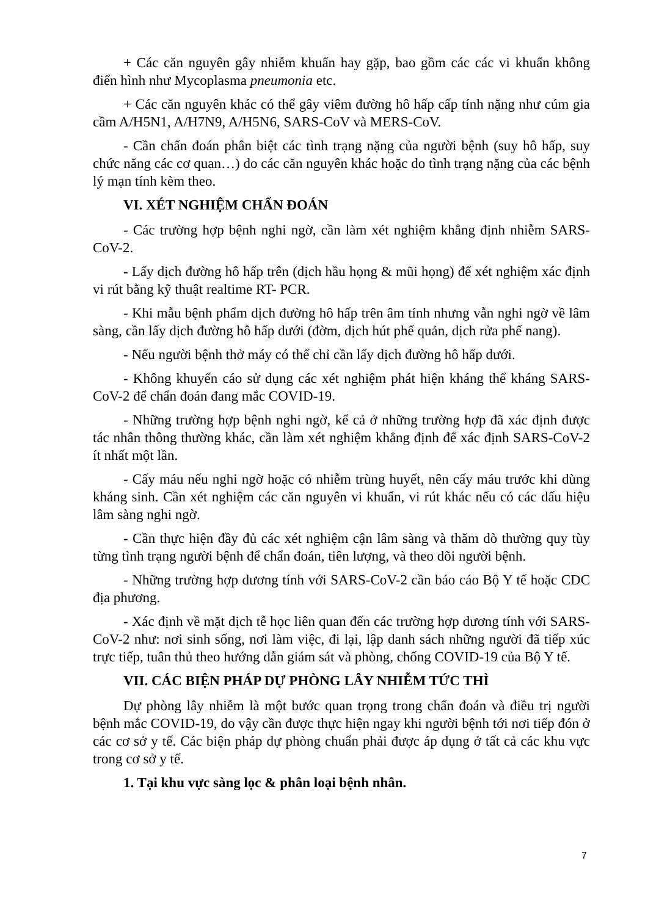+ Các căn nguyên gây nhiễm khuẩn hay gặp, bao gồm các các vi khuẩn không điển hình như Mycoplasma pneumonia etc.
+ Các căn nguyên khác có thể gây viêm đường hô hấp cấp tính nặng như cúm gia cầm A/H5N1, A/H7N9, A/H5N6, SARS-CoV và MERS-CoV.
- Cần chẩn đoán phân biệt các tình trạng nặng của người bệnh (suy hô hấp, suy chức năng các cơ quan…) do các căn nguyên khác hoặc do tình trạng nặng của các bệnh lý mạn tính kèm theo.
VI. XÉT NGHIỆM CHẨN ĐOÁN
- Các trường hợp bệnh nghi ngờ, cần làm xét nghiệm khẳng định nhiễm SARS-CoV-2.
- Lấy dịch đường hô hấp trên (dịch hầu họng & mũi họng) để xét nghiệm xác định vi rút bằng kỹ thuật realtime RT- PCR.
- Khi mẫu bệnh phẩm dịch đường hô hấp trên âm tính nhưng vẫn nghi ngờ về lâm sàng, cần lấy dịch đường hô hấp dưới (đờm, dịch hút phế quản, dịch rửa phế nang).
- Nếu người bệnh thở máy có thể chỉ cần lấy dịch đường hô hấp dưới.
- Không khuyến cáo sử dụng các xét nghiệm phát hiện kháng thể kháng SARS-CoV-2 để chẩn đoán đang mắc COVID-19.
- Những trường hợp bệnh nghi ngờ, kể cả ở những trường hợp đã xác định được tác nhân thông thường khác, cần làm xét nghiệm khẳng định để xác định SARS-CoV-2 ít nhất một lần.
- Cấy máu nếu nghi ngờ hoặc có nhiễm trùng huyết, nên cấy máu trước khi dùng kháng sinh. Cần xét nghiệm các căn nguyên vi khuẩn, vi rút khác nếu có các dấu hiệu lâm sàng nghi ngờ.
- Cần thực hiện đầy đủ các xét nghiệm cận lâm sàng và thăm dò thường quy tùy từng tình trạng người bệnh để chẩn đoán, tiên lượng, và theo dõi người bệnh.
- Những trường hợp dương tính với SARS-CoV-2 cần báo cáo Bộ Y tế hoặc CDC địa phương.
- Xác định về mặt dịch tễ học liên quan đến các trường hợp dương tính với SARS-CoV-2 như: nơi sinh sống, nơi làm việc, đi lại, lập danh sách những người đã tiếp xúc trực tiếp, tuân thủ theo hướng dẫn giám sát và phòng, chống COVID-19 của Bộ Y tế.
VII. CÁC BIỆN PHÁP DỰ PHÒNG LÂY NHIỄM TỨC THÌ
Dự phòng lây nhiễm là một bước quan trọng trong chẩn đoán và điều trị người bệnh mắc COVID-19, do vậy cần được thực hiện ngay khi người bệnh tới nơi tiếp đón ở các cơ sở y tế. Các biện pháp dự phòng chuẩn phải được áp dụng ở tất cả các khu vực trong cơ sở y tế.
1. Tại khu vực sàng lọc & phân loại bệnh nhân.
7